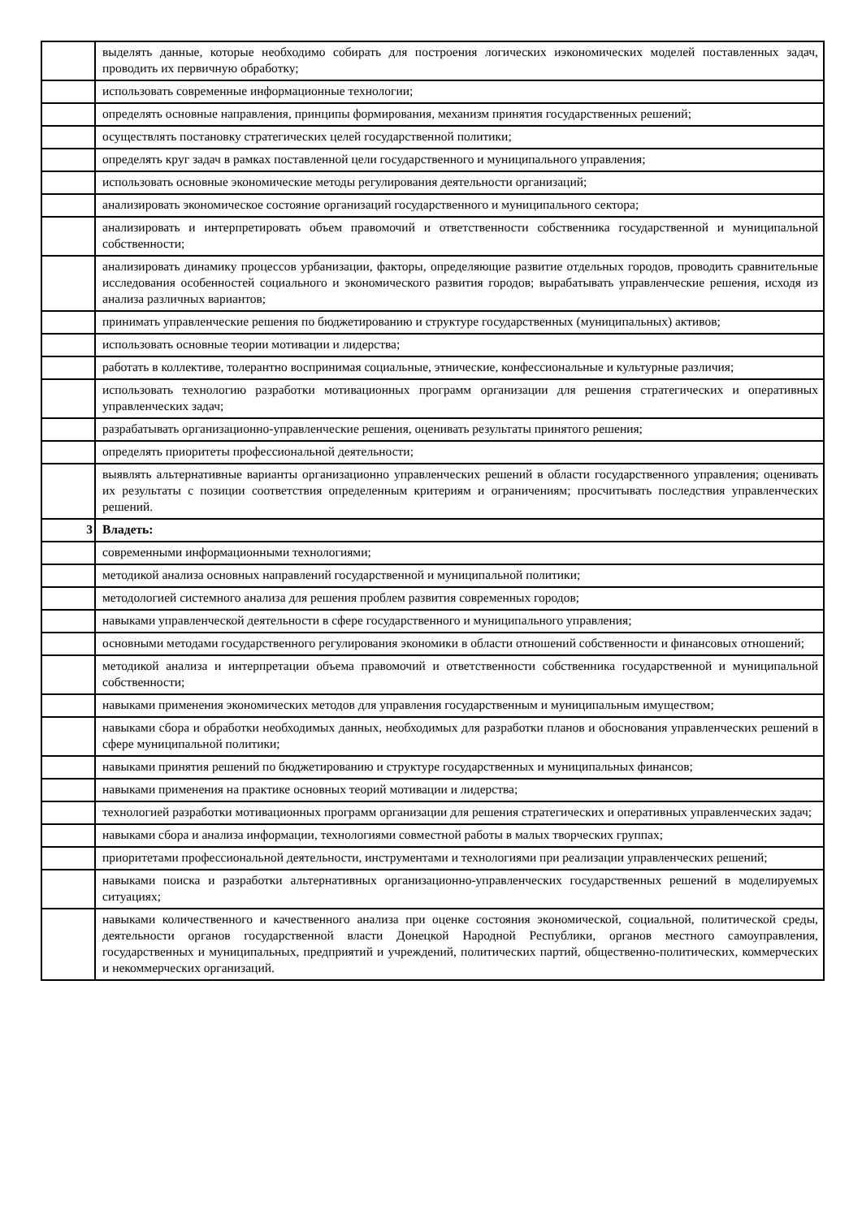| | выделять данные, которые необходимо собирать для построения логических иэкономических моделей поставленных задач, проводить их первичную обработку; |
| | использовать современные информационные технологии; |
| | определять основные направления, принципы формирования, механизм принятия государственных решений; |
| | осуществлять постановку стратегических целей государственной политики; |
| | определять круг задач в рамках поставленной цели государственного и муниципального управления; |
| | использовать основные экономические методы регулирования деятельности организаций; |
| | анализировать экономическое состояние организаций государственного и муниципального сектора; |
| | анализировать и интерпретировать объем правомочий и ответственности собственника государственной и муниципальной собственности; |
| | анализировать динамику процессов урбанизации, факторы, определяющие развитие отдельных городов, проводить сравнительные исследования особенностей социального и экономического развития городов; вырабатывать управленческие решения, исходя из анализа различных вариантов; |
| | принимать управленческие решения по бюджетированию и структуре государственных (муниципальных) активов; |
| | использовать основные теории мотивации и лидерства; |
| | работать в коллективе, толерантно воспринимая социальные, этнические, конфессиональные и культурные различия; |
| | использовать технологию разработки мотивационных программ организации для решения стратегических и оперативных управленческих задач; |
| | разрабатывать организационно-управленческие решения, оценивать результаты принятого решения; |
| | определять приоритеты профессиональной деятельности; |
| | выявлять альтернативные варианты организационно управленческих решений в области государственного управления; оценивать их результаты с позиции соответствия определенным критериям и ограничениям; просчитывать последствия управленческих решений. |
| 3 | Владеть: |
| | современными информационными технологиями; |
| | методикой анализа основных направлений государственной и муниципальной политики; |
| | методологией системного анализа для решения проблем развития современных городов; |
| | навыками управленческой деятельности в сфере государственного и муниципального управления; |
| | основными методами государственного регулирования экономики в области отношений собственности и финансовых отношений; |
| | методикой анализа и интерпретации объема правомочий и ответственности собственника государственной и муниципальной собственности; |
| | навыками применения экономических методов для управления государственным и муниципальным имуществом; |
| | навыками сбора и обработки необходимых данных, необходимых для разработки планов и обоснования управленческих решений в сфере муниципальной политики; |
| | навыками принятия решений по бюджетированию и структуре государственных и муниципальных финансов; |
| | навыками применения на практике основных теорий мотивации и лидерства; |
| | технологией разработки мотивационных программ организации для решения стратегических и оперативных управленческих задач; |
| | навыками сбора и анализа информации, технологиями совместной работы в малых творческих группах; |
| | приоритетами профессиональной деятельности, инструментами и технологиями при реализации управленческих решений; |
| | навыками поиска и разработки альтернативных организационно-управленческих государственных решений в моделируемых ситуациях; |
| | навыками количественного и качественного анализа при оценке состояния экономической, социальной, политической среды, деятельности органов государственной власти Донецкой Народной Республики, органов местного самоуправления, государственных и муниципальных, предприятий и учреждений, политических партий, общественно-политических, коммерческих и некоммерческих организаций. |